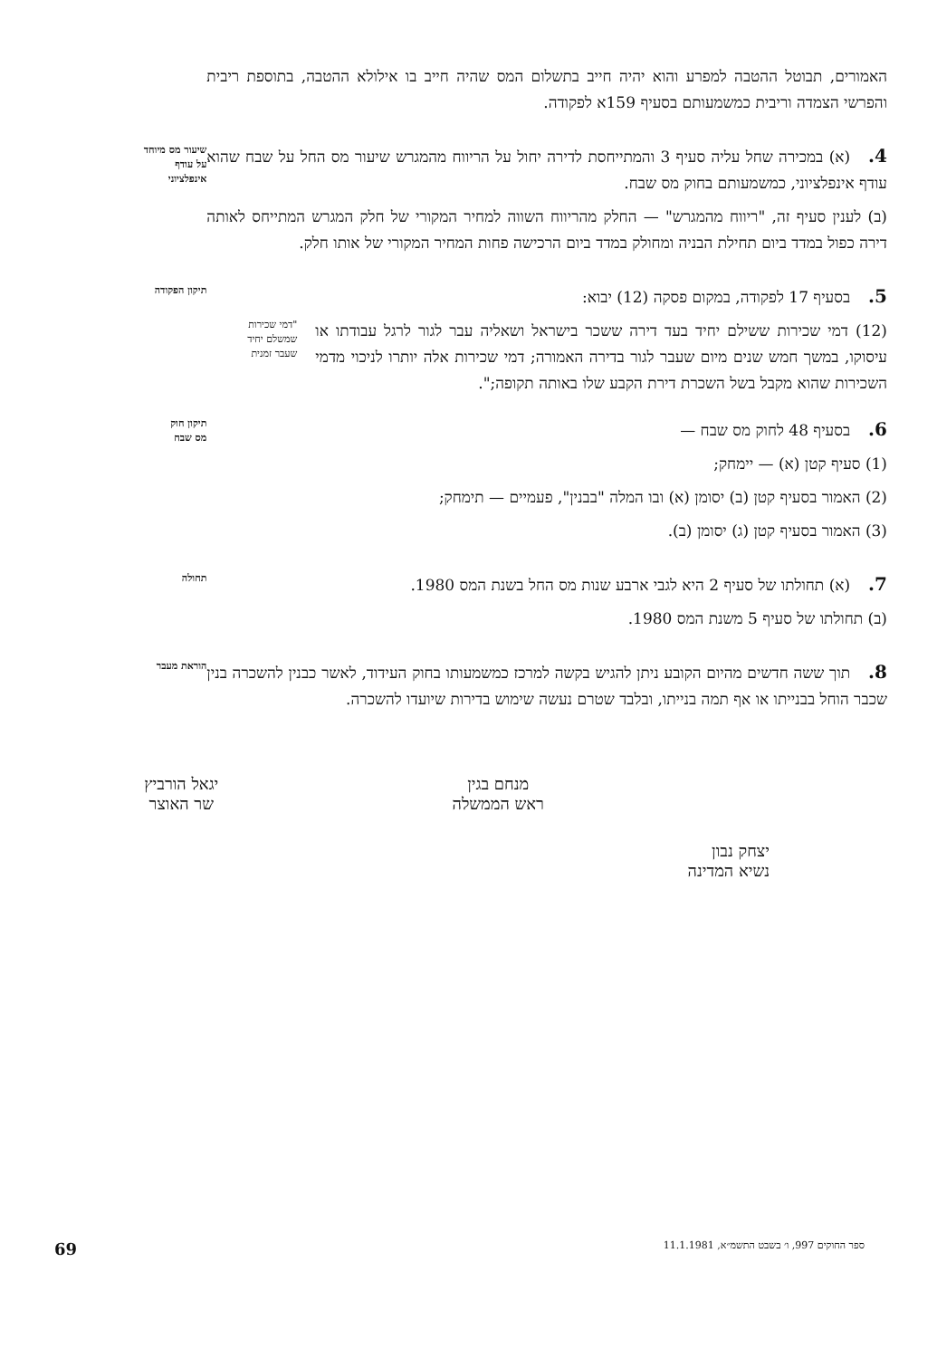האמורים, תבוטל ההטבה למפרע והוא יהיה חייב בתשלום המס שהיה חייב בו אילולא ההטבה, בתוספת ריבית והפרשי הצמדה וריבית כמשמעותם בסעיף 159א לפקודה.
שיעור מס מיוחד
על עודף
אינפלציוני
4.(א) במכירה שחל עליה סעיף 3 והמתייחסת לדירה יחול על הריווח מהמגרש שיעור מס החל על שבח שהוא עודף אינפלציוני, כמשמעותם בחוק מס שבח.
(ב) לענין סעיף זה, "ריווח מהמגרש" — החלק מהריווח השווה למחיר המקורי של חלק המגרש המתייחס לאותה דירה כפול במדד ביום תחילת הבניה ומחולק במדד ביום הרכישה פחות המחיר המקורי של אותו חלק.
תיקון הפקודה
5. בסעיף 17 לפקודה, במקום פסקה (12) יבוא:
(12) דמי שכירות ששילם יחיד בעד דירה ששכר בישראל ושאליה עבר לגור לרגל עבודתו או עיסוקו, במשך חמש שנים מיום שעבר לגור בדירה האמורה; דמי שכירות אלה יותרו לניכוי מדמי השכירות שהוא מקבל בשל השכרת דירת הקבע שלו באותה תקופה;".
"דמי שכירות
שמשלם יחיד
שעבר זמנית
תיקון חוק
מס שבח
6. בסעיף 48 לחוק מס שבח —
(1) סעיף קטן (א) — יימחק;
(2) האמור בסעיף קטן (ב) יסומן (א) ובו המלה "בבנין", פעמיים — תימחק;
(3) האמור בסעיף קטן (ג) יסומן (ב).
תחולה
7.(א) תחולתו של סעיף 2 היא לגבי ארבע שנות מס החל בשנת המס 1980.
(ב) תחולתו של סעיף 5 משנת המס 1980.
הוראת מעבר
8. תוך ששה חדשים מהיום הקובע ניתן להגיש בקשה למרכז כמשמעותו בחוק העידוד, לאשר כבנין להשכרה בנין שכבר הוחל בבנייתו או אף תמה בנייתו, ובלבד שטרם נעשה שימוש בדירות שיועדו להשכרה.
מנחם בגין
ראש הממשלה
יגאל הורביץ
שר האוצר
יצחק נבון
נשיא המדינה
ספר החוקים 997, ו׳ בשבט התשמ״א, 11.1.1981 69